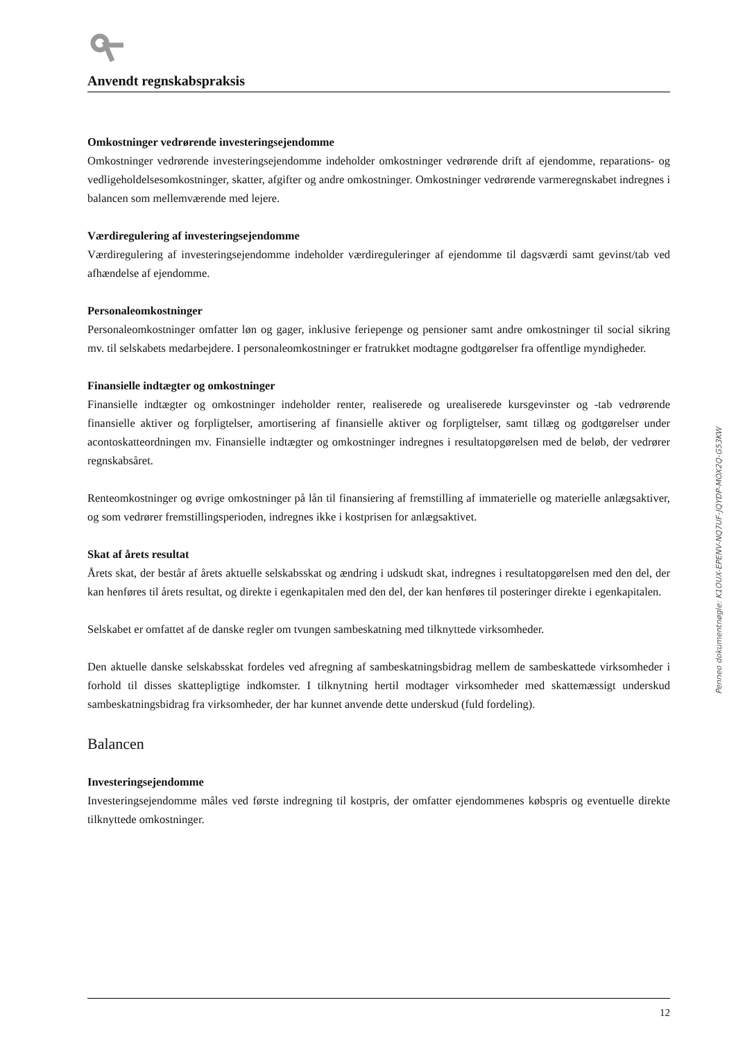Anvendt regnskabspraksis
Omkostninger vedrørende investeringsejendomme
Omkostninger vedrørende investeringsejendomme indeholder omkostninger vedrørende drift af ejendomme, reparations- og vedligeholdelsesomkostninger, skatter, afgifter og andre omkostninger. Omkostninger vedrørende varmeregnskabet indregnes i balancen som mellemværende med lejere.
Værdiregulering af investeringsejendomme
Værdiregulering af investeringsejendomme indeholder værdireguleringer af ejendomme til dagsværdi samt gevinst/tab ved afhændelse af ejendomme.
Personaleomkostninger
Personaleomkostninger omfatter løn og gager, inklusive feriepenge og pensioner samt andre omkostninger til social sikring mv. til selskabets medarbejdere. I personaleomkostninger er fratrukket modtagne godtgørelser fra offentlige myndigheder.
Finansielle indtægter og omkostninger
Finansielle indtægter og omkostninger indeholder renter, realiserede og urealiserede kursgevinster og -tab vedrørende finansielle aktiver og forpligtelser, amortisering af finansielle aktiver og forpligtelser, samt tillæg og godtgørelser under acontoskatteordningen mv. Finansielle indtægter og omkostninger indregnes i resultatopgørelsen med de beløb, der vedrører regnskabsåret.
Renteomkostninger og øvrige omkostninger på lån til finansiering af fremstilling af immaterielle og materielle anlægsaktiver, og som vedrører fremstillingsperioden, indregnes ikke i kostprisen for anlægsaktivet.
Skat af årets resultat
Årets skat, der består af årets aktuelle selskabsskat og ændring i udskudt skat, indregnes i resultatopgørelsen med den del, der kan henføres til årets resultat, og direkte i egenkapitalen med den del, der kan henføres til posteringer direkte i egenkapitalen.
Selskabet er omfattet af de danske regler om tvungen sambeskatning med tilknyttede virksomheder.
Den aktuelle danske selskabsskat fordeles ved afregning af sambeskatningsbidrag mellem de sambeskattede virksomheder i forhold til disses skattepligtige indkomster. I tilknytning hertil modtager virksomheder med skattemæssigt underskud sambeskatningsbidrag fra virksomheder, der har kunnet anvende dette underskud (fuld fordeling).
Balancen
Investeringsejendomme
Investeringsejendomme måles ved første indregning til kostpris, der omfatter ejendommenes købspris og eventuelle direkte tilknyttede omkostninger.
Penneo dokumentnøgle: K1OUX-EPENV-NQ7UF-JQYDP-MOX2Q-G53KW
12